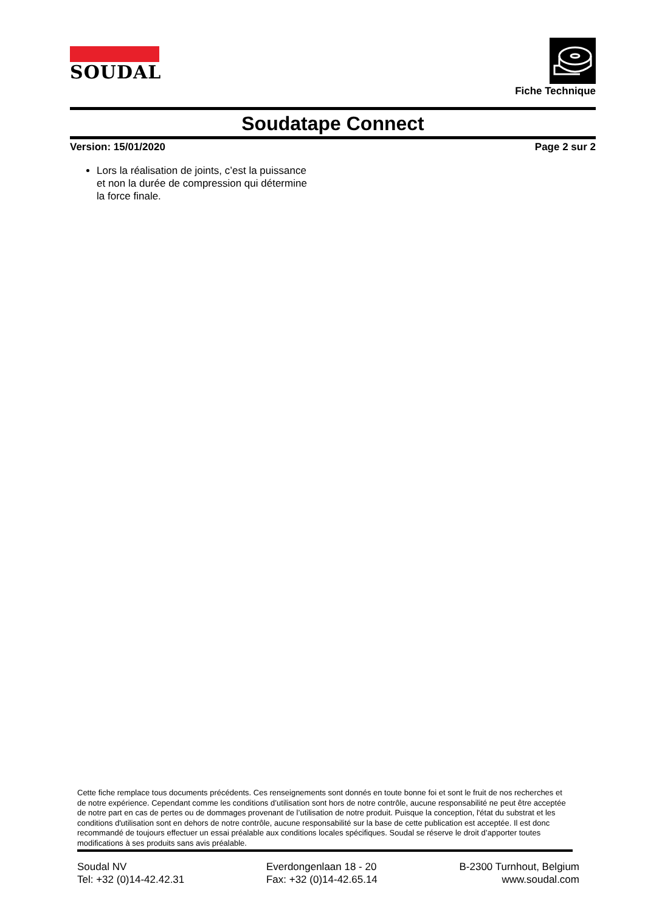SOUDAL
Fiche Technique
Soudatape Connect
Version: 15/01/2020 Page 2 sur 2
Lors la réalisation de joints, c’est la puissance et non la durée de compression qui détermine la force finale.
Cette fiche remplace tous documents précédents. Ces renseignements sont donnés en toute bonne foi et sont le fruit de nos recherches et de notre expérience. Cependant comme les conditions d’utilisation sont hors de notre contrôle, aucune responsabilité ne peut être acceptée de notre part en cas de pertes ou de dommages provenant de l’utilisation de notre produit. Puisque la conception, l'état du substrat et les conditions d'utilisation sont en dehors de notre contrôle, aucune responsabilité sur la base de cette publication est acceptée. Il est donc recommandé de toujours effectuer un essai préalable aux conditions locales spécifiques. Soudal se réserve le droit d’apporter toutes modifications à ses produits sans avis préalable.
Soudal NV
Tel: +32 (0)14-42.42.31
Everdongenlaan 18 - 20
Fax: +32 (0)14-42.65.14
B-2300 Turnhout, Belgium
www.soudal.com